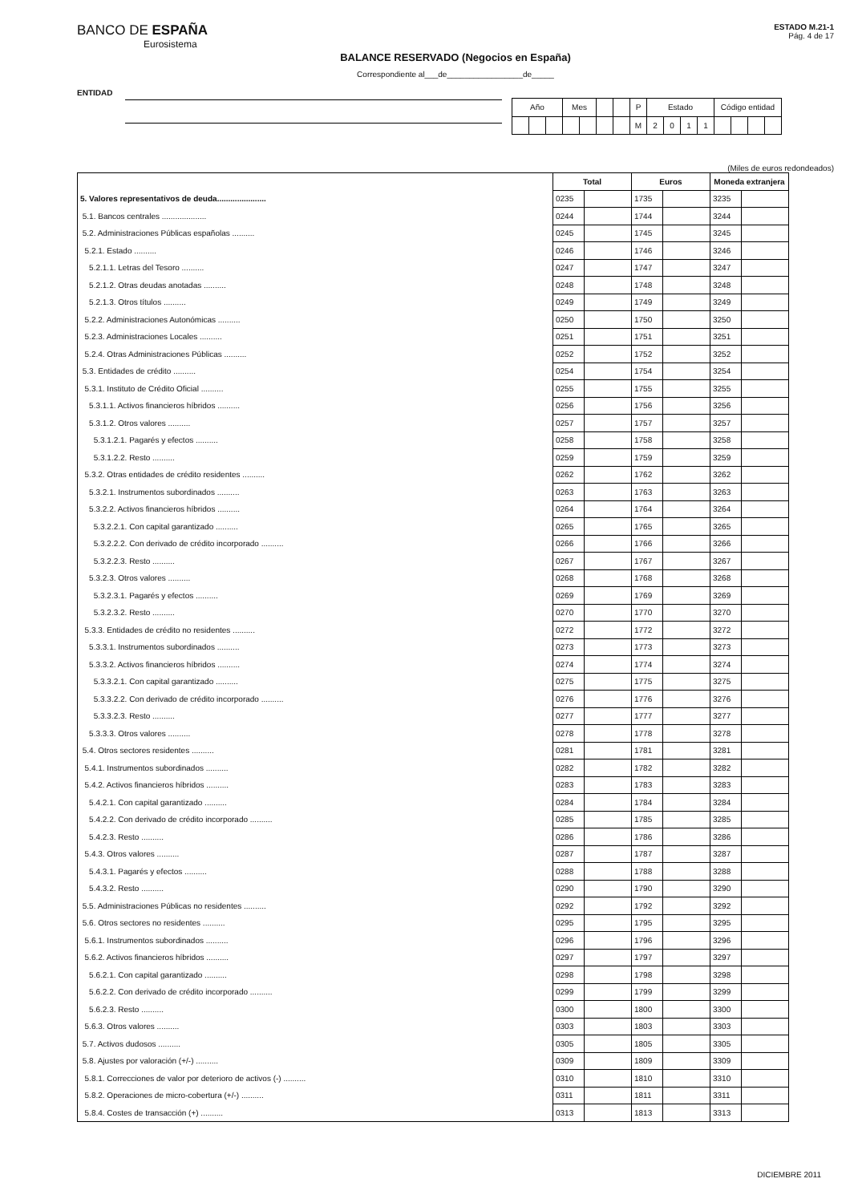BANCO DE ESPAÑA
Eurosistema
ESTADO M.21-1
Pág. 4 de 17
BALANCE RESERVADO (Negocios en España)
Correspondiente al___de_________________de_____
ENTIDAD
| Año | | | Mes | | | | P | Estado | | | | Código entidad | | | |
| | | | | | | | M | 2 | 0 | 1 | 1 | | | | |
(Miles de euros redondeados)
| | Total | | Euros | | Moneda extranjera | |
| --- | --- | --- | --- | --- | --- | --- |
| 5. Valores representativos de deuda...................... | 0235 | | 1735 | | 3235 | |
| 5.1. Bancos centrales .................... | 0244 | | 1744 | | 3244 | |
| 5.2. Administraciones Públicas españolas .......... | 0245 | | 1745 | | 3245 | |
| 5.2.1. Estado .......... | 0246 | | 1746 | | 3246 | |
| 5.2.1.1. Letras del Tesoro .......... | 0247 | | 1747 | | 3247 | |
| 5.2.1.2. Otras deudas anotadas .......... | 0248 | | 1748 | | 3248 | |
| 5.2.1.3. Otros títulos .......... | 0249 | | 1749 | | 3249 | |
| 5.2.2. Administraciones Autonómicas .......... | 0250 | | 1750 | | 3250 | |
| 5.2.3. Administraciones Locales .......... | 0251 | | 1751 | | 3251 | |
| 5.2.4. Otras Administraciones Públicas .......... | 0252 | | 1752 | | 3252 | |
| 5.3. Entidades de crédito .......... | 0254 | | 1754 | | 3254 | |
| 5.3.1. Instituto de Crédito Oficial .......... | 0255 | | 1755 | | 3255 | |
| 5.3.1.1. Activos financieros híbridos .......... | 0256 | | 1756 | | 3256 | |
| 5.3.1.2. Otros valores .......... | 0257 | | 1757 | | 3257 | |
| 5.3.1.2.1. Pagarés y efectos .......... | 0258 | | 1758 | | 3258 | |
| 5.3.1.2.2. Resto .......... | 0259 | | 1759 | | 3259 | |
| 5.3.2. Otras entidades de crédito residentes .......... | 0262 | | 1762 | | 3262 | |
| 5.3.2.1. Instrumentos subordinados .......... | 0263 | | 1763 | | 3263 | |
| 5.3.2.2. Activos financieros híbridos .......... | 0264 | | 1764 | | 3264 | |
| 5.3.2.2.1. Con capital garantizado .......... | 0265 | | 1765 | | 3265 | |
| 5.3.2.2.2. Con derivado de crédito incorporado .......... | 0266 | | 1766 | | 3266 | |
| 5.3.2.2.3. Resto .......... | 0267 | | 1767 | | 3267 | |
| 5.3.2.3. Otros valores .......... | 0268 | | 1768 | | 3268 | |
| 5.3.2.3.1. Pagarés y efectos .......... | 0269 | | 1769 | | 3269 | |
| 5.3.2.3.2. Resto .......... | 0270 | | 1770 | | 3270 | |
| 5.3.3. Entidades de crédito no residentes .......... | 0272 | | 1772 | | 3272 | |
| 5.3.3.1. Instrumentos subordinados .......... | 0273 | | 1773 | | 3273 | |
| 5.3.3.2. Activos financieros híbridos .......... | 0274 | | 1774 | | 3274 | |
| 5.3.3.2.1. Con capital garantizado .......... | 0275 | | 1775 | | 3275 | |
| 5.3.3.2.2. Con derivado de crédito incorporado .......... | 0276 | | 1776 | | 3276 | |
| 5.3.3.2.3. Resto .......... | 0277 | | 1777 | | 3277 | |
| 5.3.3.3. Otros valores .......... | 0278 | | 1778 | | 3278 | |
| 5.4. Otros sectores residentes .......... | 0281 | | 1781 | | 3281 | |
| 5.4.1. Instrumentos subordinados .......... | 0282 | | 1782 | | 3282 | |
| 5.4.2. Activos financieros híbridos .......... | 0283 | | 1783 | | 3283 | |
| 5.4.2.1. Con capital garantizado .......... | 0284 | | 1784 | | 3284 | |
| 5.4.2.2. Con derivado de crédito incorporado .......... | 0285 | | 1785 | | 3285 | |
| 5.4.2.3. Resto .......... | 0286 | | 1786 | | 3286 | |
| 5.4.3. Otros valores .......... | 0287 | | 1787 | | 3287 | |
| 5.4.3.1. Pagarés y efectos .......... | 0288 | | 1788 | | 3288 | |
| 5.4.3.2. Resto .......... | 0290 | | 1790 | | 3290 | |
| 5.5. Administraciones Públicas no residentes .......... | 0292 | | 1792 | | 3292 | |
| 5.6. Otros sectores no residentes .......... | 0295 | | 1795 | | 3295 | |
| 5.6.1. Instrumentos subordinados .......... | 0296 | | 1796 | | 3296 | |
| 5.6.2. Activos financieros híbridos .......... | 0297 | | 1797 | | 3297 | |
| 5.6.2.1. Con capital garantizado .......... | 0298 | | 1798 | | 3298 | |
| 5.6.2.2. Con derivado de crédito incorporado .......... | 0299 | | 1799 | | 3299 | |
| 5.6.2.3. Resto .......... | 0300 | | 1800 | | 3300 | |
| 5.6.3. Otros valores .......... | 0303 | | 1803 | | 3303 | |
| 5.7. Activos dudosos .......... | 0305 | | 1805 | | 3305 | |
| 5.8. Ajustes por valoración (+/-) .......... | 0309 | | 1809 | | 3309 | |
| 5.8.1. Correcciones de valor por deterioro de activos (-) .......... | 0310 | | 1810 | | 3310 | |
| 5.8.2. Operaciones de micro-cobertura (+/-) .......... | 0311 | | 1811 | | 3311 | |
| 5.8.4. Costes de transacción (+) .......... | 0313 | | 1813 | | 3313 | |
DICIEMBRE 2011